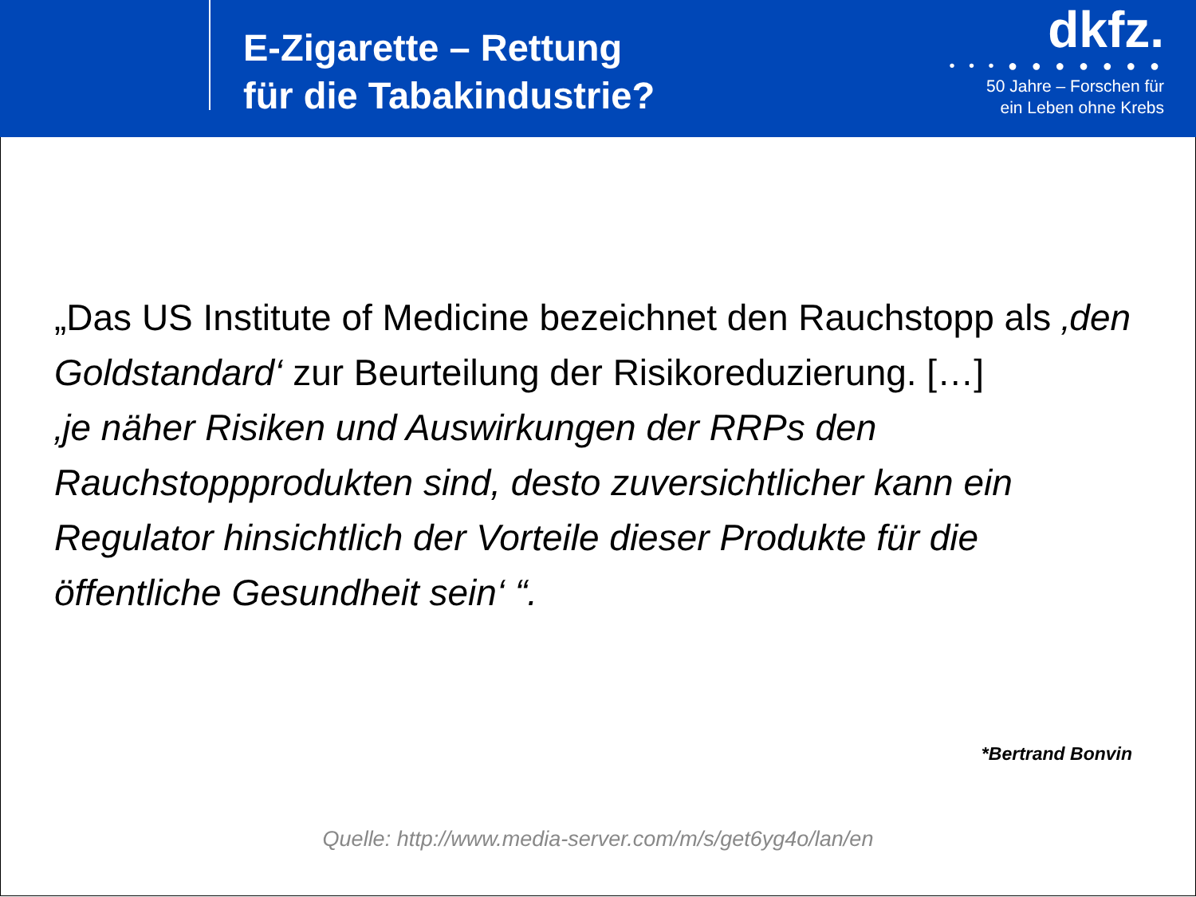E-Zigarette – Rettung
für die Tabakindustrie?
dkfz.
• • • ● ● ● ● ● ● ●
50 Jahre – Forschen für
ein Leben ohne Krebs
„Das US Institute of Medicine bezeichnet den Rauchstopp als ‚den Goldstandard‘ zur Beurteilung der Risikoreduzierung. […]
‚je näher Risiken und Auswirkungen der RRPs den Rauchstoppprodukten sind, desto zuversichtlicher kann ein Regulator hinsichtlich der Vorteile dieser Produkte für die öffentliche Gesundheit sein‘ “.
*Bertrand Bonvin
Quelle: http://www.media-server.com/m/s/get6yg4o/lan/en